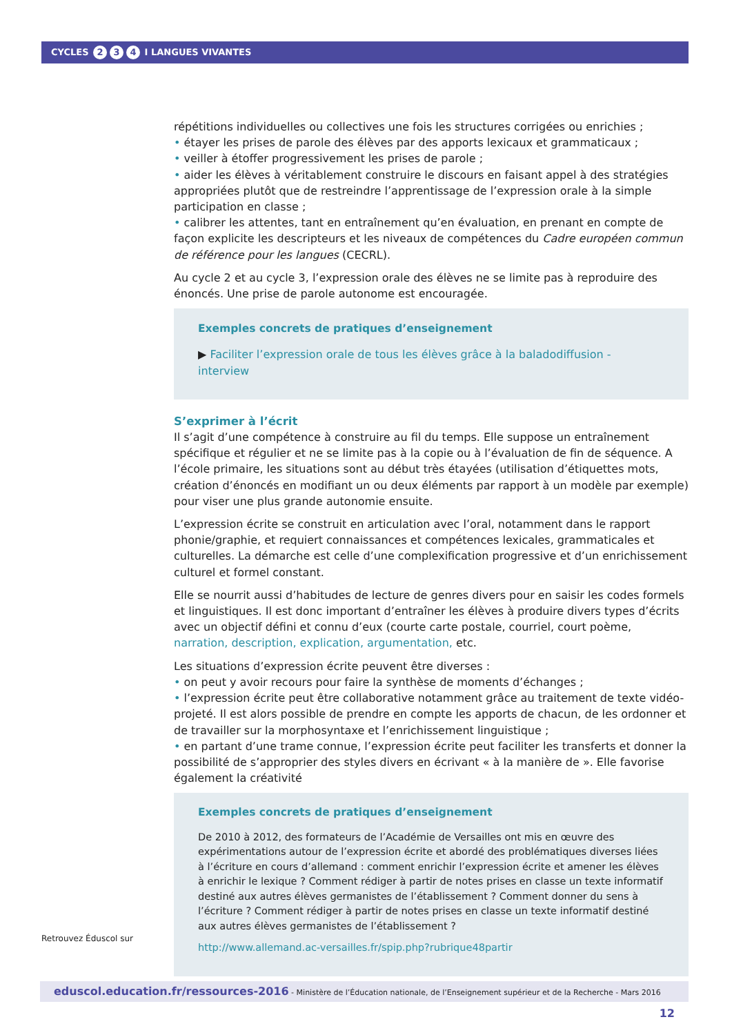CYCLES 2 3 4 I LANGUES VIVANTES
répétitions individuelles ou collectives une fois les structures corrigées ou enrichies ;
• étayer les prises de parole des élèves par des apports lexicaux et grammaticaux ;
• veiller à étoffer progressivement les prises de parole ;
• aider les élèves à véritablement construire le discours en faisant appel à des stratégies appropriées plutôt que de restreindre l’apprentissage de l’expression orale à la simple participation en classe ;
• calibrer les attentes, tant en entraînement qu’en évaluation, en prenant en compte de façon explicite les descripteurs et les niveaux de compétences du Cadre européen commun de référence pour les langues (CECRL).
Au cycle 2 et au cycle 3, l’expression orale des élèves ne se limite pas à reproduire des énoncés. Une prise de parole autonome est encouragée.
Exemples concrets de pratiques d’enseignement
▶ Faciliter l’expression orale de tous les élèves grâce à la baladodiffusion - interview
S’exprimer à l’écrit
Il s’agit d’une compétence à construire au fil du temps. Elle suppose un entraînement spécifique et régulier et ne se limite pas à la copie ou à l’évaluation de fin de séquence. A l’école primaire, les situations sont au début très étayées (utilisation d’étiquettes mots, création d’énoncés en modifiant un ou deux éléments par rapport à un modèle par exemple) pour viser une plus grande autonomie ensuite.
L’expression écrite se construit en articulation avec l’oral, notamment dans le rapport phonie/graphie, et requiert connaissances et compétences lexicales, grammaticales et culturelles. La démarche est celle d’une complexification progressive et d’un enrichissement culturel et formel constant.
Elle se nourrit aussi d’habitudes de lecture de genres divers pour en saisir les codes formels et linguistiques. Il est donc important d’entraîner les élèves à produire divers types d’écrits avec un objectif défini et connu d’eux (courte carte postale, courriel, court poème, narration, description, explication, argumentation, etc.
Les situations d’expression écrite peuvent être diverses :
• on peut y avoir recours pour faire la synthèse de moments d’échanges ;
• l’expression écrite peut être collaborative notamment grâce au traitement de texte vidéo-projeté. Il est alors possible de prendre en compte les apports de chacun, de les ordonner et de travailler sur la morphosyntaxe et l’enrichissement linguistique ;
• en partant d’une trame connue, l’expression écrite peut faciliter les transferts et donner la possibilité de s’approprier des styles divers en écrivant « à la manière de ». Elle favorise également la créativité
Exemples concrets de pratiques d’enseignement
De 2010 à 2012, des formateurs de l’Académie de Versailles ont mis en œuvre des expérimentations autour de l’expression écrite et abordé des problématiques diverses liées à l’écriture en cours d’allemand : comment enrichir l’expression écrite et amener les élèves à enrichir le lexique ? Comment rédiger à partir de notes prises en classe un texte informatif destiné aux autres élèves germanistes de l’établissement ? Comment donner du sens à l’écriture ? Comment rédiger à partir de notes prises en classe un texte informatif destiné aux autres élèves germanistes de l’établissement ?
http://www.allemand.ac-versailles.fr/spip.php?rubrique48partir
Retrouvez Éduscol sur
eduscol.education.fr/ressources-2016 - Ministère de l’Éducation nationale, de l’Enseignement supérieur et de la Recherche - Mars 2016 12